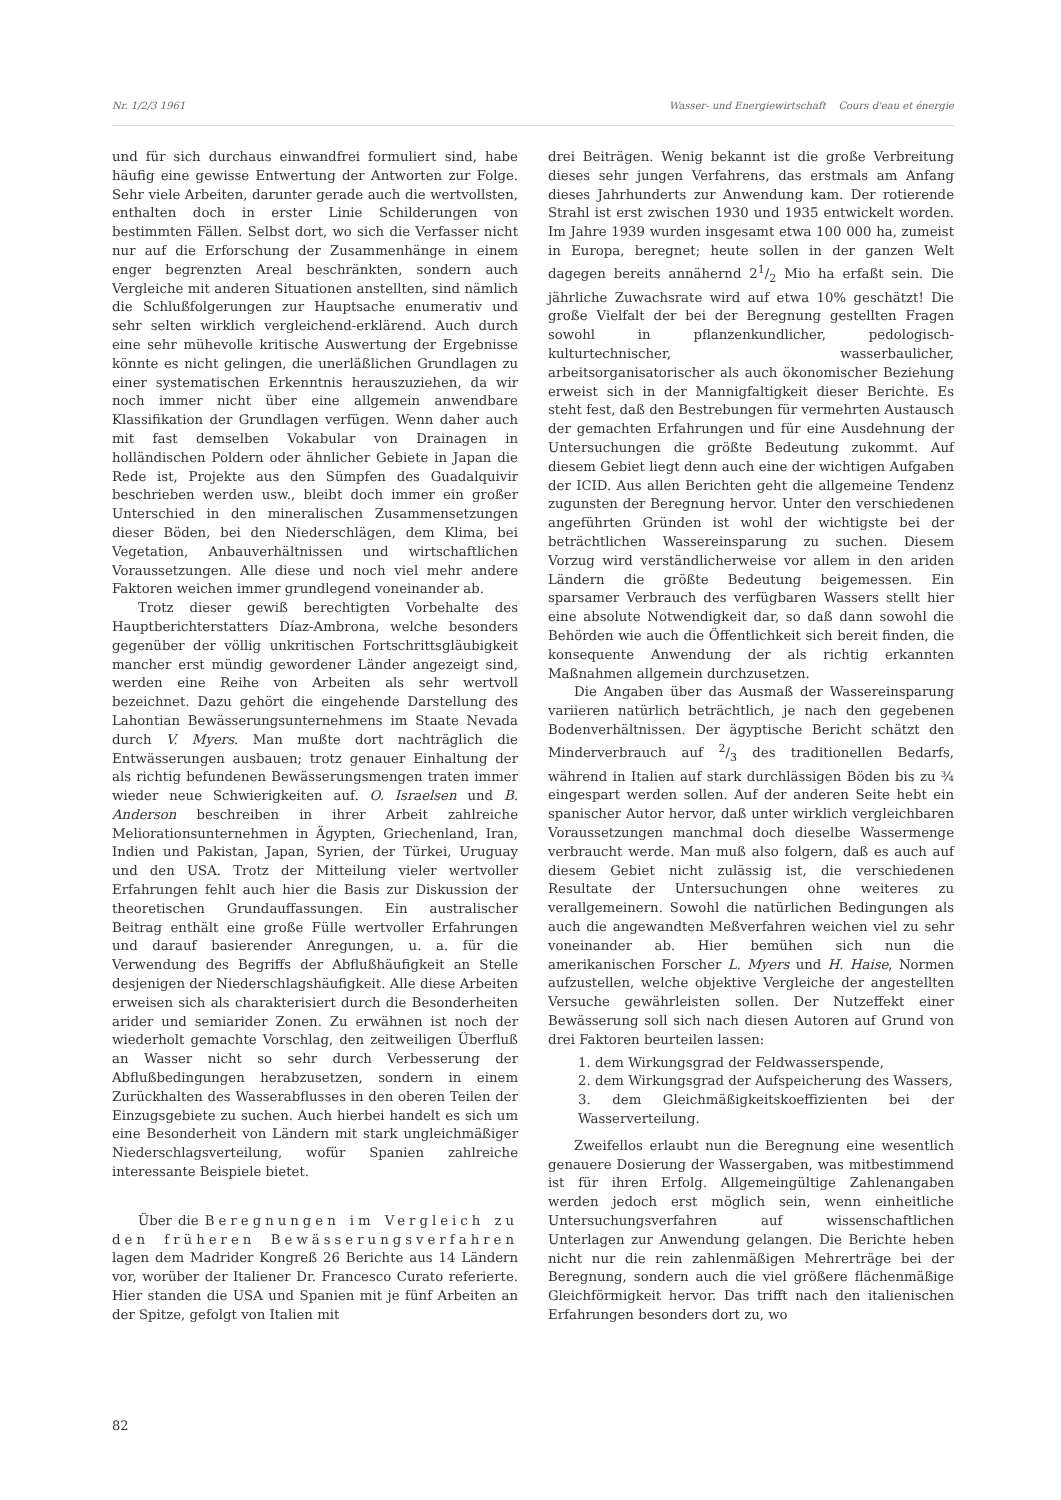Nr. 1/2/3 1961 Wasser- und Energiewirtschaft Cours d'eau et énergie
und für sich durchaus einwandfrei formuliert sind, habe häufig eine gewisse Entwertung der Antworten zur Folge. Sehr viele Arbeiten, darunter gerade auch die wertvollsten, enthalten doch in erster Linie Schilderungen von bestimmten Fällen. Selbst dort, wo sich die Verfasser nicht nur auf die Erforschung der Zusammenhänge in einem enger begrenzten Areal beschränkten, sondern auch Vergleiche mit anderen Situationen anstellten, sind nämlich die Schlußfolgerungen zur Hauptsache enumerativ und sehr selten wirklich vergleichend-erklärend. Auch durch eine sehr mühevolle kritische Auswertung der Ergebnisse könnte es nicht gelingen, die unerläßlichen Grundlagen zu einer systematischen Erkenntnis herauszuziehen, da wir noch immer nicht über eine allgemein anwendbare Klassifikation der Grundlagen verfügen. Wenn daher auch mit fast demselben Vokabular von Drainagen in holländischen Poldern oder ähnlicher Gebiete in Japan die Rede ist, Projekte aus den Sümpfen des Guadalquivir beschrieben werden usw., bleibt doch immer ein großer Unterschied in den mineralischen Zusammensetzungen dieser Böden, bei den Niederschlägen, dem Klima, bei Vegetation, Anbauverhältnissen und wirtschaftlichen Voraussetzungen. Alle diese und noch viel mehr andere Faktoren weichen immer grundlegend voneinander ab.
Trotz dieser gewiß berechtigten Vorbehalte des Hauptberichterstatters Díaz-Ambrona, welche besonders gegenüber der völlig unkritischen Fortschrittsgläubigkeit mancher erst mündig gewordener Länder angezeigt sind, werden eine Reihe von Arbeiten als sehr wertvoll bezeichnet. Dazu gehört die eingehende Darstellung des Lahontian Bewässerungsunternehmens im Staate Nevada durch V. Myers. Man mußte dort nachträglich die Entwässerungen ausbauen; trotz genauer Einhaltung der als richtig befundenen Bewässerungsmengen traten immer wieder neue Schwierigkeiten auf. O. Israelsen und B. Anderson beschreiben in ihrer Arbeit zahlreiche Meliorationsunternehmen in Ägypten, Griechenland, Iran, Indien und Pakistan, Japan, Syrien, der Türkei, Uruguay und den USA. Trotz der Mitteilung vieler wertvoller Erfahrungen fehlt auch hier die Basis zur Diskussion der theoretischen Grundauffassungen. Ein australischer Beitrag enthält eine große Fülle wertvoller Erfahrungen und darauf basierender Anregungen, u. a. für die Verwendung des Begriffs der Abflußhäufigkeit an Stelle desjenigen der Niederschlagshäufigkeit. Alle diese Arbeiten erweisen sich als charakterisiert durch die Besonderheiten arider und semiarider Zonen. Zu erwähnen ist noch der wiederholt gemachte Vorschlag, den zeitweiligen Überfluß an Wasser nicht so sehr durch Verbesserung der Abflußbedingungen herabzusetzen, sondern in einem Zurückhalten des Wasserabflusses in den oberen Teilen der Einzugsgebiete zu suchen. Auch hierbei handelt es sich um eine Besonderheit von Ländern mit stark ungleichmäßiger Niederschlagsverteilung, wofür Spanien zahlreiche interessante Beispiele bietet.
Über die Beregnungen im Vergleich zu den früheren Bewässerungsverfahren lagen dem Madrider Kongreß 26 Berichte aus 14 Ländern vor, worüber der Italiener Dr. Francesco Curato referierte. Hier standen die USA und Spanien mit je fünf Arbeiten an der Spitze, gefolgt von Italien mit
drei Beiträgen. Wenig bekannt ist die große Verbreitung dieses sehr jungen Verfahrens, das erstmals am Anfang dieses Jahrhunderts zur Anwendung kam. Der rotierende Strahl ist erst zwischen 1930 und 1935 entwickelt worden. Im Jahre 1939 wurden insgesamt etwa 100 000 ha, zumeist in Europa, beregnet; heute sollen in der ganzen Welt dagegen bereits annähernd 21/2 Mio ha erfaßt sein. Die jährliche Zuwachsrate wird auf etwa 10% geschätzt! Die große Vielfalt der bei der Beregnung gestellten Fragen sowohl in pflanzenkundlicher, pedologisch-kulturtechnischer, wasserbaulicher, arbeitsorganisatorischer als auch ökonomischer Beziehung erweist sich in der Mannigfaltigkeit dieser Berichte. Es steht fest, daß den Bestrebungen für vermehrten Austausch der gemachten Erfahrungen und für eine Ausdehnung der Untersuchungen die größte Bedeutung zukommt. Auf diesem Gebiet liegt denn auch eine der wichtigen Aufgaben der ICID. Aus allen Berichten geht die allgemeine Tendenz zugunsten der Beregnung hervor. Unter den verschiedenen angeführten Gründen ist wohl der wichtigste bei der beträchtlichen Wassereinsparung zu suchen. Diesem Vorzug wird verständlicherweise vor allem in den ariden Ländern die größte Bedeutung beigemessen. Ein sparsamer Verbrauch des verfügbaren Wassers stellt hier eine absolute Notwendigkeit dar, so daß dann sowohl die Behörden wie auch die Öffentlichkeit sich bereit finden, die konsequente Anwendung der als richtig erkannten Maßnahmen allgemein durchzusetzen.
Die Angaben über das Ausmaß der Wassereinsparung variieren natürlich beträchtlich, je nach den gegebenen Bodenverhältnissen. Der ägyptische Bericht schätzt den Minderverbrauch auf 2/3 des traditionellen Bedarfs, während in Italien auf stark durchlässigen Böden bis zu ¾ eingespart werden sollen. Auf der anderen Seite hebt ein spanischer Autor hervor, daß unter wirklich vergleichbaren Voraussetzungen manchmal doch dieselbe Wassermenge verbraucht werde. Man muß also folgern, daß es auch auf diesem Gebiet nicht zulässig ist, die verschiedenen Resultate der Untersuchungen ohne weiteres zu verallgemeinern. Sowohl die natürlichen Bedingungen als auch die angewandten Meßverfahren weichen viel zu sehr voneinander ab. Hier bemühen sich nun die amerikanischen Forscher L. Myers und H. Haise, Normen aufzustellen, welche objektive Vergleiche der angestellten Versuche gewährleisten sollen. Der Nutzeffekt einer Bewässerung soll sich nach diesen Autoren auf Grund von drei Faktoren beurteilen lassen:
1. dem Wirkungsgrad der Feldwasserspende,
2. dem Wirkungsgrad der Aufspeicherung des Wassers,
3. dem Gleichmäßigkeitskoeffizienten bei der Wasserverteilung.
Zweifellos erlaubt nun die Beregnung eine wesentlich genauere Dosierung der Wassergaben, was mitbestimmend ist für ihren Erfolg. Allgemeingültige Zahlenangaben werden jedoch erst möglich sein, wenn einheitliche Untersuchungsverfahren auf wissenschaftlichen Unterlagen zur Anwendung gelangen. Die Berichte heben nicht nur die rein zahlenmäßigen Mehrerträge bei der Beregnung, sondern auch die viel größere flächenmäßige Gleichförmigkeit hervor. Das trifft nach den italienischen Erfahrungen besonders dort zu, wo
82